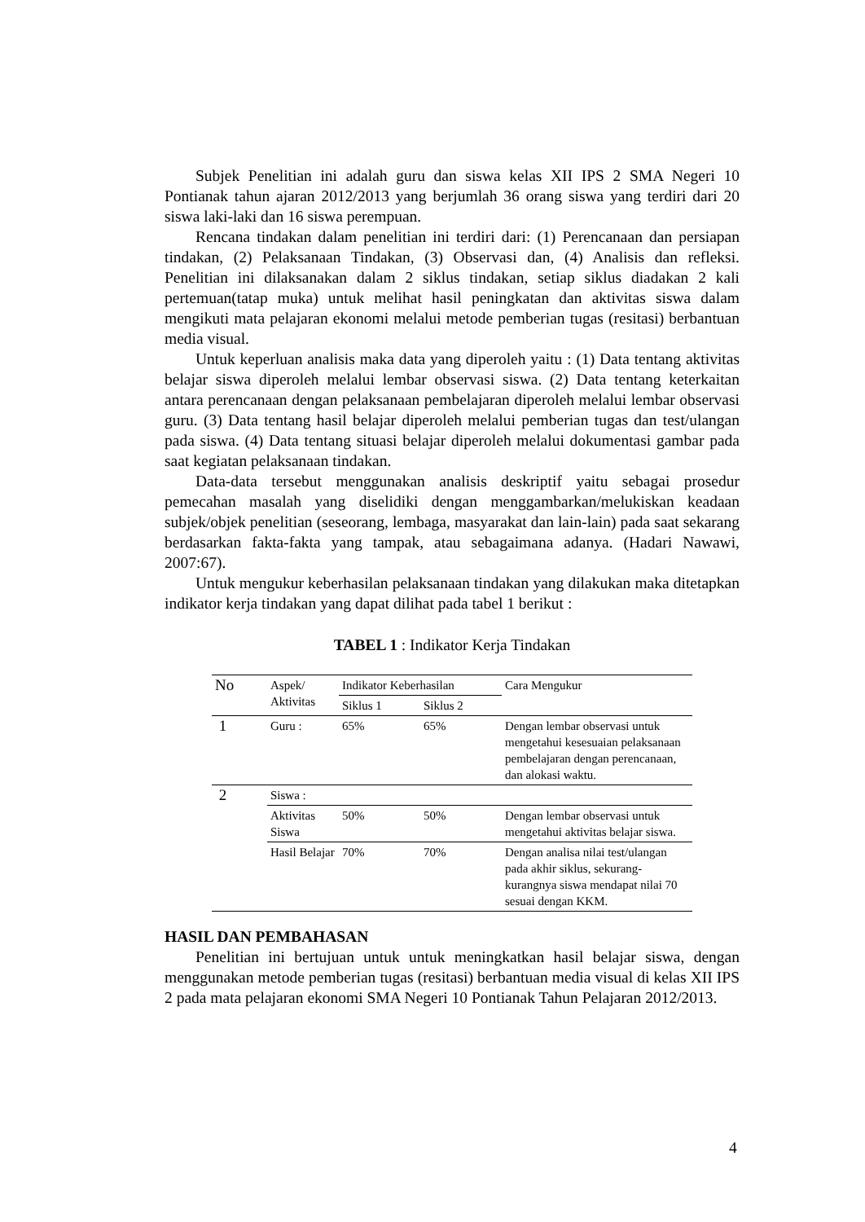Subjek Penelitian ini adalah guru dan siswa kelas XII IPS 2 SMA Negeri 10 Pontianak tahun ajaran 2012/2013 yang berjumlah 36 orang siswa yang terdiri dari 20 siswa laki-laki dan 16 siswa perempuan.
Rencana tindakan dalam penelitian ini terdiri dari: (1) Perencanaan dan persiapan tindakan, (2) Pelaksanaan Tindakan, (3) Observasi dan, (4) Analisis dan refleksi. Penelitian ini dilaksanakan dalam 2 siklus tindakan, setiap siklus diadakan 2 kali pertemuan(tatap muka) untuk melihat hasil peningkatan dan aktivitas siswa dalam mengikuti mata pelajaran ekonomi melalui metode pemberian tugas (resitasi) berbantuan media visual.
Untuk keperluan analisis maka data yang diperoleh yaitu : (1) Data tentang aktivitas belajar siswa diperoleh melalui lembar observasi siswa. (2) Data tentang keterkaitan antara perencanaan dengan pelaksanaan pembelajaran diperoleh melalui lembar observasi guru. (3) Data tentang hasil belajar diperoleh melalui pemberian tugas dan test/ulangan pada siswa. (4) Data tentang situasi belajar diperoleh melalui dokumentasi gambar pada saat kegiatan pelaksanaan tindakan.
Data-data tersebut menggunakan analisis deskriptif yaitu sebagai prosedur pemecahan masalah yang diselidiki dengan menggambarkan/melukiskan keadaan subjek/objek penelitian (seseorang, lembaga, masyarakat dan lain-lain) pada saat sekarang berdasarkan fakta-fakta yang tampak, atau sebagaimana adanya. (Hadari Nawawi, 2007:67).
Untuk mengukur keberhasilan pelaksanaan tindakan yang dilakukan maka ditetapkan indikator kerja tindakan yang dapat dilihat pada tabel 1 berikut :
TABEL 1 : Indikator Kerja Tindakan
| No | Aspek/ Aktivitas | Indikator Keberhasilan | | Cara Mengukur |
| --- | --- | --- | --- | --- |
| | | Siklus 1 | Siklus 2 | |
| 1 | Guru : | 65% | 65% | Dengan lembar observasi untuk mengetahui kesesuaian pelaksanaan pembelajaran dengan perencanaan, dan alokasi waktu. |
| 2 | Siswa : | | | |
| | Aktivitas Siswa | 50% | 50% | Dengan lembar observasi untuk mengetahui aktivitas belajar siswa. |
| | Hasil Belajar | 70% | 70% | Dengan analisa nilai test/ulangan pada akhir siklus, sekurang-kurangnya siswa mendapat nilai 70 sesuai dengan KKM. |
HASIL DAN PEMBAHASAN
Penelitian ini bertujuan untuk untuk meningkatkan hasil belajar siswa, dengan menggunakan metode pemberian tugas (resitasi) berbantuan media visual di kelas XII IPS 2 pada mata pelajaran ekonomi SMA Negeri 10 Pontianak Tahun Pelajaran 2012/2013.
4